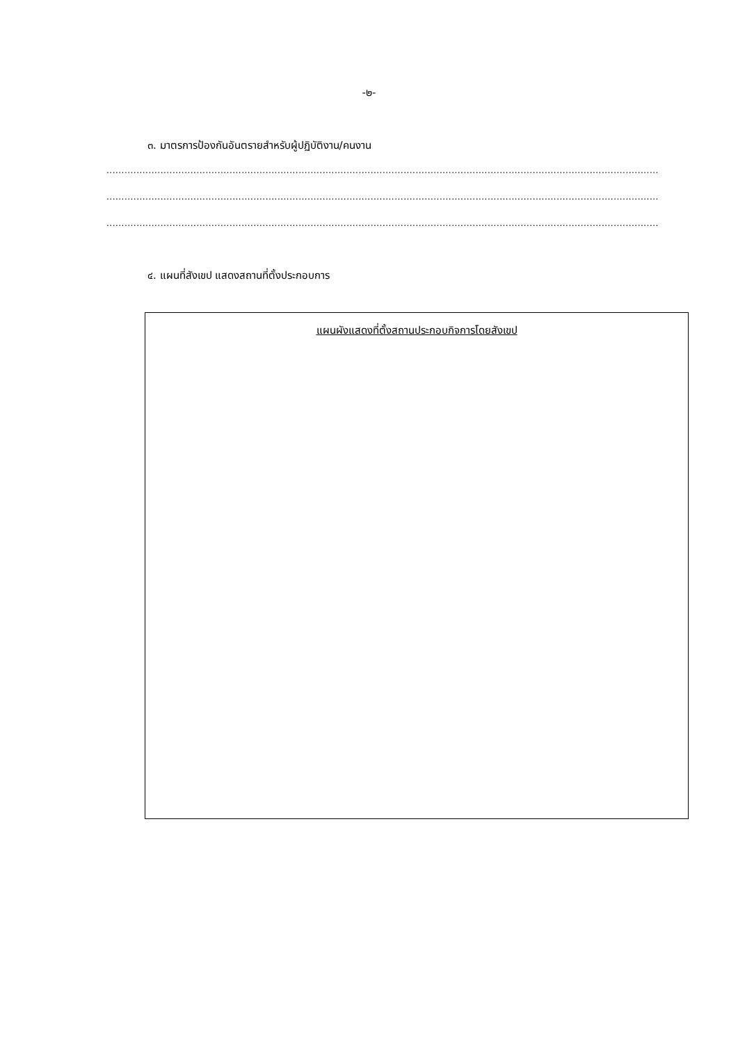-๒-
๓. มาตรการป้องกันอันตรายสำหรับผู้ปฏิบัติงาน/คนงาน
.......................................................................................................................................................................................................................
.......................................................................................................................................................................................................................
.......................................................................................................................................................................................................................
๔. แผนที่สังเขป แสดงสถานที่ตั้งประกอบการ
แผนผังแสดงที่ตั้งสถานประกอบกิจการโดยสังเขป